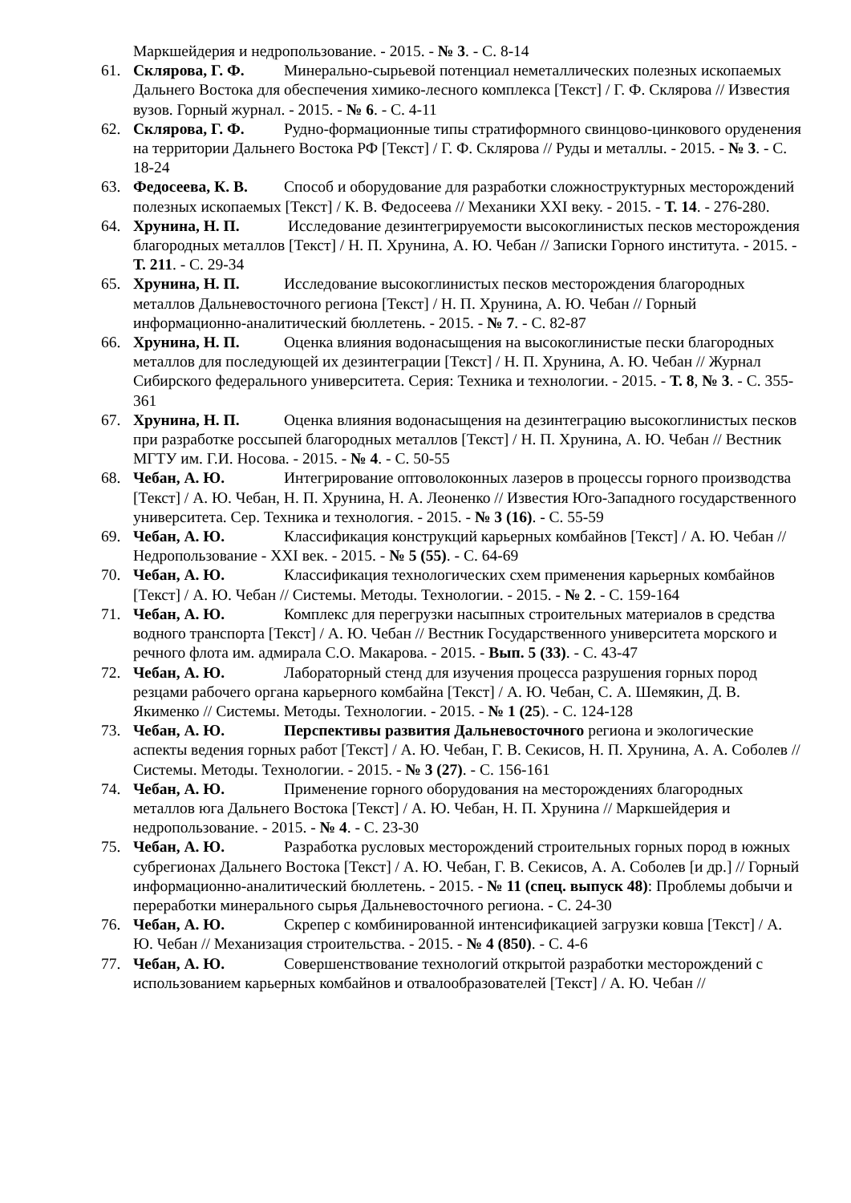Маркшейдерия и недропользование. - 2015. - № 3. - С. 8-14
61. Склярова, Г. Ф. Минерально-сырьевой потенциал неметаллических полезных ископаемых Дальнего Востока для обеспечения химико-лесного комплекса [Текст] / Г. Ф. Склярова // Известия вузов. Горный журнал. - 2015. - № 6. - С. 4-11
62. Склярова, Г. Ф. Рудно-формационные типы стратиформного свинцово-цинкового оруденения на территории Дальнего Востока РФ [Текст] / Г. Ф. Склярова // Руды и металлы. - 2015. - № 3. - С. 18-24
63. Федосеева, К. В. Способ и оборудование для разработки сложноструктурных месторождений полезных ископаемых [Текст] / К. В. Федосеева // Механики XXI веку. - 2015. - Т. 14. - 276-280.
64. Хрунина, Н. П. Исследование дезинтегрируемости высокоглинистых песков месторождения благородных металлов [Текст] / Н. П. Хрунина, А. Ю. Чебан // Записки Горного института. - 2015. - Т. 211. - С. 29-34
65. Хрунина, Н. П. Исследование высокоглинистых песков месторождения благородных металлов Дальневосточного региона [Текст] / Н. П. Хрунина, А. Ю. Чебан // Горный информационно-аналитический бюллетень. - 2015. - № 7. - С. 82-87
66. Хрунина, Н. П. Оценка влияния водонасыщения на высокоглинистые пески благородных металлов для последующей их дезинтеграции [Текст] / Н. П. Хрунина, А. Ю. Чебан // Журнал Сибирского федерального университета. Серия: Техника и технологии. - 2015. - Т. 8, № 3. - С. 355-361
67. Хрунина, Н. П. Оценка влияния водонасыщения на дезинтеграцию высокоглинистых песков при разработке россыпей благородных металлов [Текст] / Н. П. Хрунина, А. Ю. Чебан // Вестник МГТУ им. Г.И. Носова. - 2015. - № 4. - С. 50-55
68. Чебан, А. Ю. Интегрирование оптоволоконных лазеров в процессы горного производства [Текст] / А. Ю. Чебан, Н. П. Хрунина, Н. А. Леоненко // Известия Юго-Западного государственного университета. Сер. Техника и технология. - 2015. - № 3 (16). - С. 55-59
69. Чебан, А. Ю. Классификация конструкций карьерных комбайнов [Текст] / А. Ю. Чебан // Недропользование - XXI век. - 2015. - № 5 (55). - С. 64-69
70. Чебан, А. Ю. Классификация технологических схем применения карьерных комбайнов [Текст] / А. Ю. Чебан // Системы. Методы. Технологии. - 2015. - № 2. - С. 159-164
71. Чебан, А. Ю. Комплекс для перегрузки насыпных строительных материалов в средства водного транспорта [Текст] / А. Ю. Чебан // Вестник Государственного университета морского и речного флота им. адмирала С.О. Макарова. - 2015. - Вып. 5 (33). - С. 43-47
72. Чебан, А. Ю. Лабораторный стенд для изучения процесса разрушения горных пород резцами рабочего органа карьерного комбайна [Текст] / А. Ю. Чебан, С. А. Шемякин, Д. В. Якименко // Системы. Методы. Технологии. - 2015. - № 1 (25). - С. 124-128
73. Чебан, А. Ю. Перспективы развития Дальневосточного региона и экологические аспекты ведения горных работ [Текст] / А. Ю. Чебан, Г. В. Секисов, Н. П. Хрунина, А. А. Соболев // Системы. Методы. Технологии. - 2015. - № 3 (27). - С. 156-161
74. Чебан, А. Ю. Применение горного оборудования на месторождениях благородных металлов юга Дальнего Востока [Текст] / А. Ю. Чебан, Н. П. Хрунина // Маркшейдерия и недропользование. - 2015. - № 4. - С. 23-30
75. Чебан, А. Ю. Разработка русловых месторождений строительных горных пород в южных субрегионах Дальнего Востока [Текст] / А. Ю. Чебан, Г. В. Секисов, А. А. Соболев [и др.] // Горный информационно-аналитический бюллетень. - 2015. - № 11 (спец. выпуск 48): Проблемы добычи и переработки минерального сырья Дальневосточного региона. - С. 24-30
76. Чебан, А. Ю. Скрепер с комбинированной интенсификацией загрузки ковша [Текст] / А. Ю. Чебан // Механизация строительства. - 2015. - № 4 (850). - С. 4-6
77. Чебан, А. Ю. Совершенствование технологий открытой разработки месторождений с использованием карьерных комбайнов и отвалообразователей [Текст] / А. Ю. Чебан //